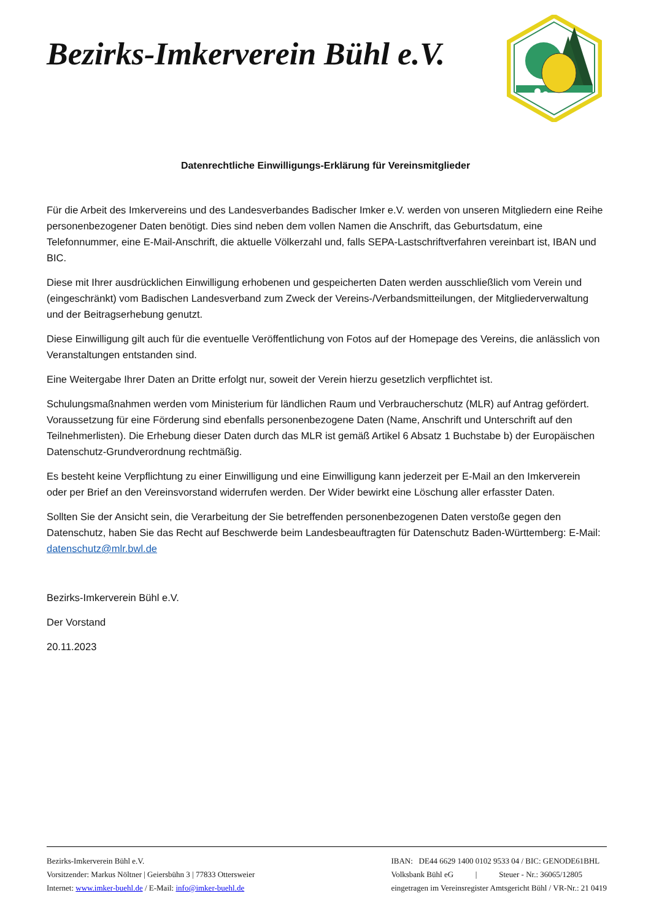Bezirks-Imkerverein Bühl e.V.
Datenrechtliche Einwilligungs-Erklärung für Vereinsmitglieder
Für die Arbeit des Imkervereins und des Landesverbandes Badischer Imker e.V. werden von unseren Mitgliedern eine Reihe personenbezogener Daten benötigt. Dies sind neben dem vollen Namen die Anschrift, das Geburtsdatum, eine Telefonnummer, eine E-Mail-Anschrift, die aktuelle Völkerzahl und, falls SEPA-Lastschriftverfahren vereinbart ist, IBAN und BIC.
Diese mit Ihrer ausdrücklichen Einwilligung erhobenen und gespeicherten Daten werden ausschließlich vom Verein und (eingeschränkt) vom Badischen Landesverband zum Zweck der Vereins-/Verbandsmitteilungen, der Mitgliederverwaltung und der Beitragserhebung genutzt.
Diese Einwilligung gilt auch für die eventuelle Veröffentlichung von Fotos auf der Homepage des Vereins, die anlässlich von Veranstaltungen entstanden sind.
Eine Weitergabe Ihrer Daten an Dritte erfolgt nur, soweit der Verein hierzu gesetzlich verpflichtet ist.
Schulungsmaßnahmen werden vom Ministerium für ländlichen Raum und Verbraucherschutz (MLR) auf Antrag gefördert. Voraussetzung für eine Förderung sind ebenfalls personenbezogene Daten (Name, Anschrift und Unterschrift auf den Teilnehmerlisten). Die Erhebung dieser Daten durch das MLR ist gemäß Artikel 6 Absatz 1 Buchstabe b) der Europäischen Datenschutz-Grundverordnung rechtmäßig.
Es besteht keine Verpflichtung zu einer Einwilligung und eine Einwilligung kann jederzeit per E-Mail an den Imkerverein oder per Brief an den Vereinsvorstand widerrufen werden. Der Wider bewirkt eine Löschung aller erfasster Daten.
Sollten Sie der Ansicht sein, die Verarbeitung der Sie betreffenden personenbezogenen Daten verstoße gegen den Datenschutz, haben Sie das Recht auf Beschwerde beim Landesbeauftragten für Datenschutz Baden-Württemberg: E-Mail: datenschutz@mlr.bwl.de
Bezirks-Imkerverein Bühl e.V.
Der Vorstand
20.11.2023
Bezirks-Imkerverein Bühl e.V.
Vorsitzender: Markus Nöltner | Geiersbühn 3 | 77833 Ottersweier
Internet: www.imker-buehl.de / E-Mail: info@imker-buehl.de
IBAN: DE44 6629 1400 0102 9533 04 / BIC: GENODE61BHL
Volksbank Bühl eG | Steuer - Nr.: 36065/12805
eingetragen im Vereinsregister Amtsgericht Bühl / VR-Nr.: 21 0419